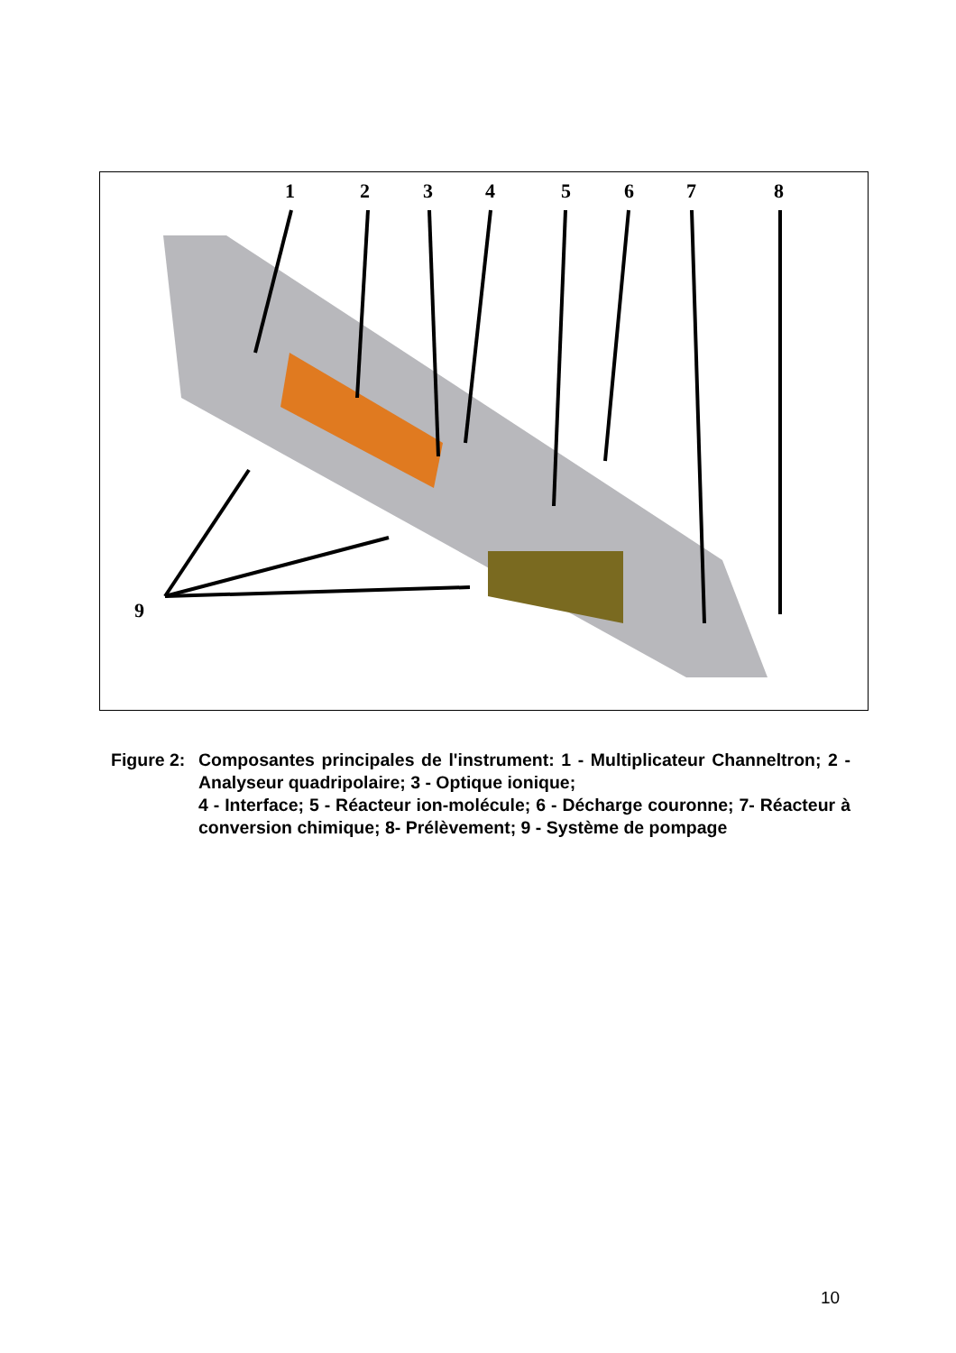1 2 3 4 5 6 7 8
9
Figure 2:
Composantes principales de l'instrument: 1 - Multiplicateur Channeltron; 2 - Analyseur quadripolaire; 3 - Optique ionique;
4 - Interface; 5 - Réacteur ion-molécule; 6 - Décharge couronne; 7- Réacteur à conversion chimique; 8- Prélèvement; 9 - Système de pompage
10